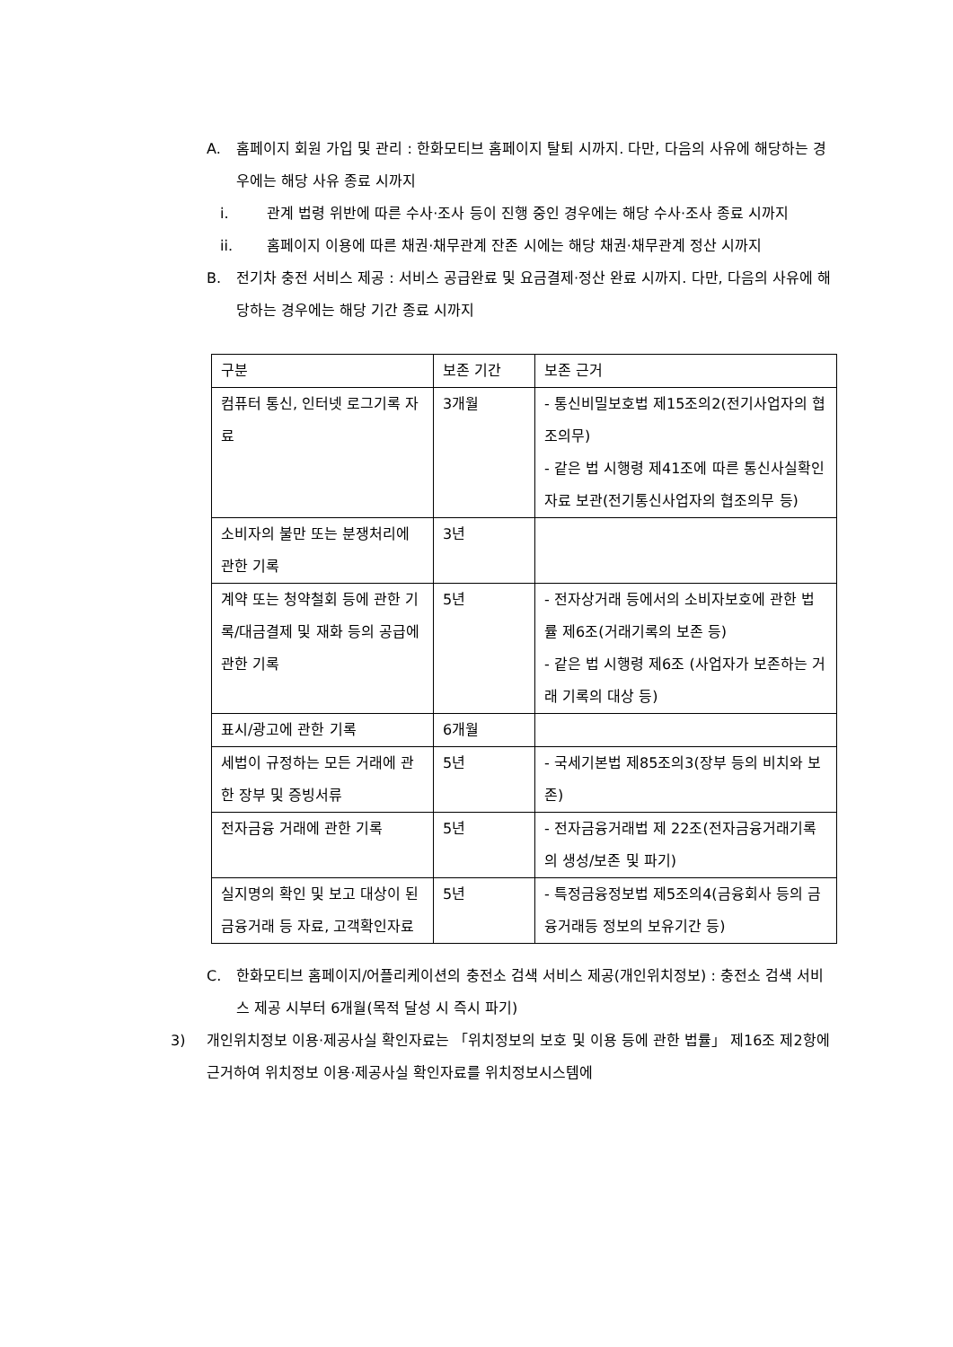A. 홈페이지 회원 가입 및 관리 : 한화모티브 홈페이지 탈퇴 시까지. 다만, 다음의 사유에 해당하는 경우에는 해당 사유 종료 시까지
i. 관계 법령 위반에 따른 수사·조사 등이 진행 중인 경우에는 해당 수사·조사 종료 시까지
ii. 홈페이지 이용에 따른 채권·채무관계 잔존 시에는 해당 채권·채무관계 정산 시까지
B. 전기차 충전 서비스 제공 : 서비스 공급완료 및 요금결제·정산 완료 시까지. 다만, 다음의 사유에 해당하는 경우에는 해당 기간 종료 시까지
| 구분 | 보존 기간 | 보존 근거 |
| 컴퓨터 통신, 인터넷 로그기록 자료 | 3개월 | - 통신비밀보호법 제15조의2(전기사업자의 협조의무) - 같은 법 시행령 제41조에 따른 통신사실확인자료 보관(전기통신사업자의 협조의무 등) |
| 소비자의 불만 또는 분쟁처리에 관한 기록 | 3년 | |
| 계약 또는 청약철회 등에 관한 기록/대금결제 및 재화 등의 공급에 관한 기록 | 5년 | - 전자상거래 등에서의 소비자보호에 관한 법률 제6조(거래기록의 보존 등) - 같은 법 시행령 제6조 (사업자가 보존하는 거래 기록의 대상 등) |
| 표시/광고에 관한 기록 | 6개월 | |
| 세법이 규정하는 모든 거래에 관한 장부 및 증빙서류 | 5년 | - 국세기본법 제85조의3(장부 등의 비치와 보존) |
| 전자금융 거래에 관한 기록 | 5년 | - 전자금융거래법 제 22조(전자금융거래기록의 생성/보존 및 파기) |
| 실지명의 확인 및 보고 대상이 된 금융거래 등 자료, 고객확인자료 | 5년 | - 특정금융정보법 제5조의4(금융회사 등의 금융거래등 정보의 보유기간 등) |
C. 한화모티브 홈페이지/어플리케이션의 충전소 검색 서비스 제공(개인위치정보) : 충전소 검색 서비스 제공 시부터 6개월(목적 달성 시 즉시 파기)
3) 개인위치정보 이용·제공사실 확인자료는 「위치정보의 보호 및 이용 등에 관한 법률」 제16조 제2항에 근거하여 위치정보 이용·제공사실 확인자료를 위치정보시스템에